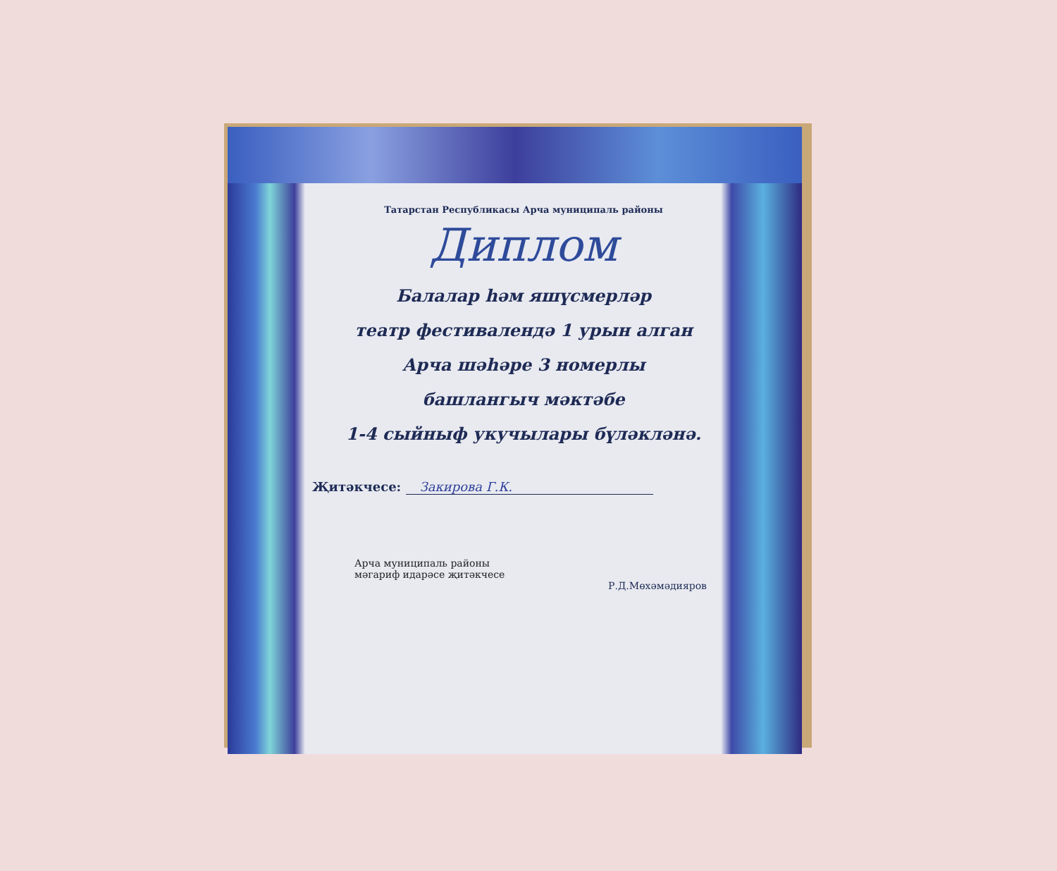Татарстан Республикасы Арча муниципаль районы
Диплом
Балалар һәм яшүсмерләр
театр фестивалендә 1 урын алган
Арча шәһәре 3 номерлы
башлангыч мәктәбе
1-4 сыйныф укучылары бүләкләнә.
Җитәкчесе: Закирова Г.К.
Арча муниципаль районы
мәгариф идарәсе җитәкчесе
Р.Д.Мөхәмәдияров